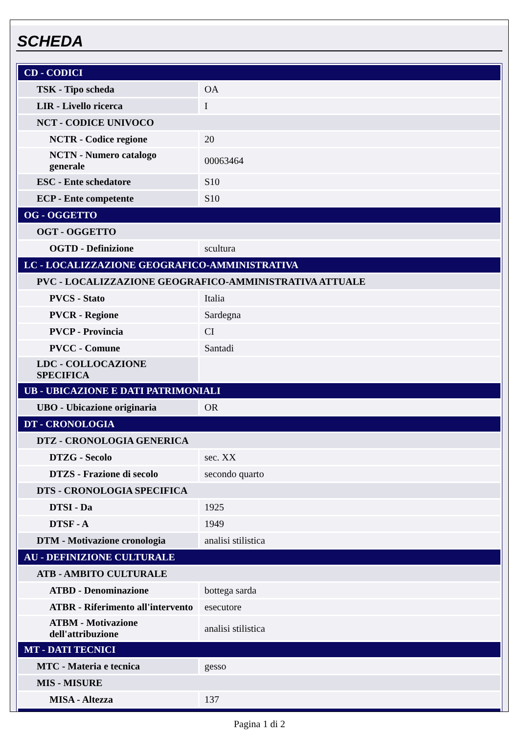SCHEDA
| CD - CODICI | |
| TSK - Tipo scheda | OA |
| LIR - Livello ricerca | I |
| NCT - CODICE UNIVOCO | |
| NCTR - Codice regione | 20 |
| NCTN - Numero catalogo generale | 00063464 |
| ESC - Ente schedatore | S10 |
| ECP - Ente competente | S10 |
| OG - OGGETTO | |
| OGT - OGGETTO | |
| OGTD - Definizione | scultura |
| LC - LOCALIZZAZIONE GEOGRAFICO-AMMINISTRATIVA | |
| PVC - LOCALIZZAZIONE GEOGRAFICO-AMMINISTRATIVA ATTUALE | |
| PVCS - Stato | Italia |
| PVCR - Regione | Sardegna |
| PVCP - Provincia | CI |
| PVCC - Comune | Santadi |
| LDC - COLLOCAZIONE SPECIFICA | |
| UB - UBICAZIONE E DATI PATRIMONIALI | |
| UBO - Ubicazione originaria | OR |
| DT - CRONOLOGIA | |
| DTZ - CRONOLOGIA GENERICA | |
| DTZG - Secolo | sec. XX |
| DTZS - Frazione di secolo | secondo quarto |
| DTS - CRONOLOGIA SPECIFICA | |
| DTSI - Da | 1925 |
| DTSF - A | 1949 |
| DTM - Motivazione cronologia | analisi stilistica |
| AU - DEFINIZIONE CULTURALE | |
| ATB - AMBITO CULTURALE | |
| ATBD - Denominazione | bottega sarda |
| ATBR - Riferimento all'intervento | esecutore |
| ATBM - Motivazione dell'attribuzione | analisi stilistica |
| MT - DATI TECNICI | |
| MTC - Materia e tecnica | gesso |
| MIS - MISURE | |
| MISA - Altezza | 137 |
Pagina 1 di 2